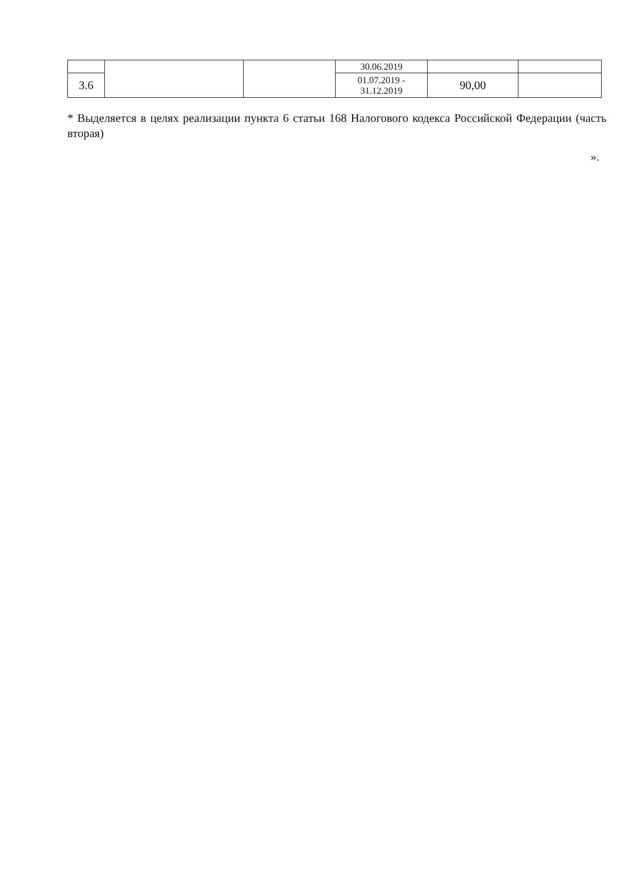| | | | 30.06.2019 | | |
| 3.6 | | | 01.07.2019 - 31.12.2019 | 90,00 | |
* Выделяется в целях реализации пункта 6 статьи 168 Налогового кодекса Российской Федерации (часть вторая)
».